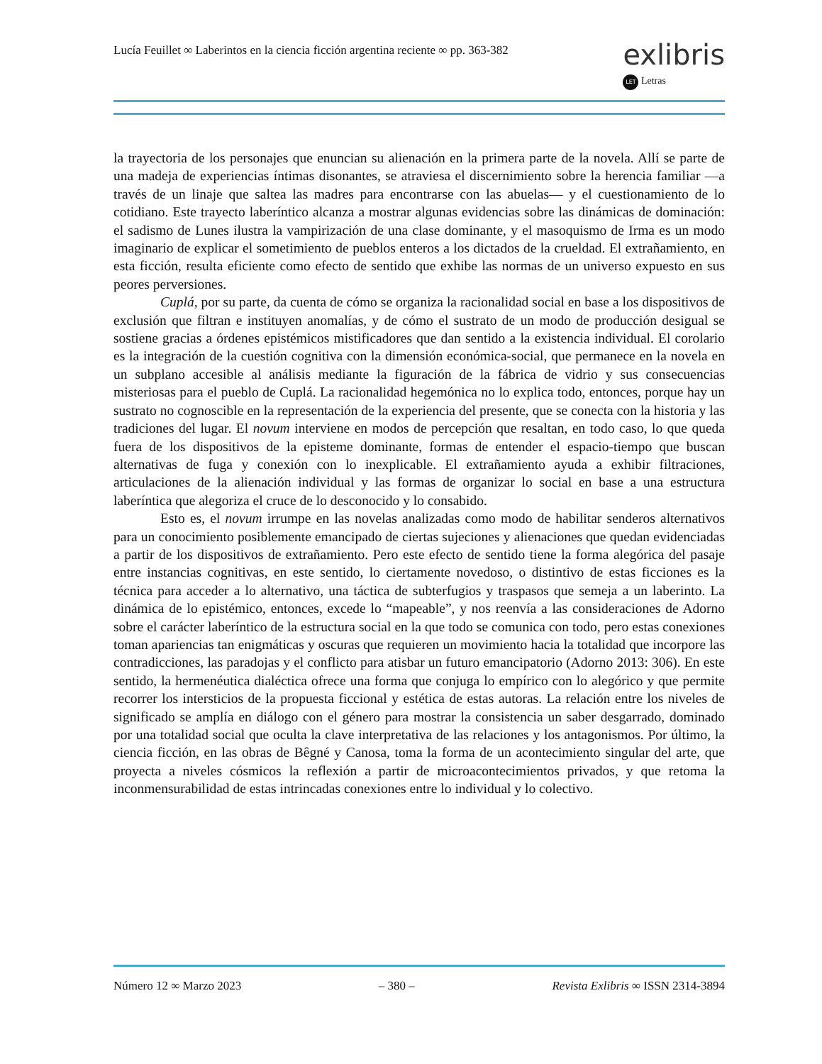Lucía Feuillet ∞ Laberintos en la ciencia ficción argentina reciente ∞ pp. 363-382
exlibris
LET Letras
la trayectoria de los personajes que enuncian su alienación en la primera parte de la novela. Allí se parte de una madeja de experiencias íntimas disonantes, se atraviesa el discernimiento sobre la herencia familiar —a través de un linaje que saltea las madres para encontrarse con las abuelas— y el cuestionamiento de lo cotidiano. Este trayecto laberíntico alcanza a mostrar algunas evidencias sobre las dinámicas de dominación: el sadismo de Lunes ilustra la vampirización de una clase dominante, y el masoquismo de Irma es un modo imaginario de explicar el sometimiento de pueblos enteros a los dictados de la crueldad. El extrañamiento, en esta ficción, resulta eficiente como efecto de sentido que exhibe las normas de un universo expuesto en sus peores perversiones.
Cuplá, por su parte, da cuenta de cómo se organiza la racionalidad social en base a los dispositivos de exclusión que filtran e instituyen anomalías, y de cómo el sustrato de un modo de producción desigual se sostiene gracias a órdenes epistémicos mistificadores que dan sentido a la existencia individual. El corolario es la integración de la cuestión cognitiva con la dimensión económica-social, que permanece en la novela en un subplano accesible al análisis mediante la figuración de la fábrica de vidrio y sus consecuencias misteriosas para el pueblo de Cuplá. La racionalidad hegemónica no lo explica todo, entonces, porque hay un sustrato no cognoscible en la representación de la experiencia del presente, que se conecta con la historia y las tradiciones del lugar. El novum interviene en modos de percepción que resaltan, en todo caso, lo que queda fuera de los dispositivos de la episteme dominante, formas de entender el espacio-tiempo que buscan alternativas de fuga y conexión con lo inexplicable. El extrañamiento ayuda a exhibir filtraciones, articulaciones de la alienación individual y las formas de organizar lo social en base a una estructura laberíntica que alegoriza el cruce de lo desconocido y lo consabido.
Esto es, el novum irrumpe en las novelas analizadas como modo de habilitar senderos alternativos para un conocimiento posiblemente emancipado de ciertas sujeciones y alienaciones que quedan evidenciadas a partir de los dispositivos de extrañamiento. Pero este efecto de sentido tiene la forma alegórica del pasaje entre instancias cognitivas, en este sentido, lo ciertamente novedoso, o distintivo de estas ficciones es la técnica para acceder a lo alternativo, una táctica de subterfugios y traspasos que semeja a un laberinto. La dinámica de lo epistémico, entonces, excede lo “mapeable”, y nos reenvía a las consideraciones de Adorno sobre el carácter laberíntico de la estructura social en la que todo se comunica con todo, pero estas conexiones toman apariencias tan enigmáticas y oscuras que requieren un movimiento hacia la totalidad que incorpore las contradicciones, las paradojas y el conflicto para atisbar un futuro emancipatorio (Adorno 2013: 306). En este sentido, la hermenéutica dialéctica ofrece una forma que conjuga lo empírico con lo alegórico y que permite recorrer los intersticios de la propuesta ficcional y estética de estas autoras. La relación entre los niveles de significado se amplía en diálogo con el género para mostrar la consistencia un saber desgarrado, dominado por una totalidad social que oculta la clave interpretativa de las relaciones y los antagonismos. Por último, la ciencia ficción, en las obras de Bêgné y Canosa, toma la forma de un acontecimiento singular del arte, que proyecta a niveles cósmicos la reflexión a partir de microacontecimientos privados, y que retoma la inconmensurabilidad de estas intrincadas conexiones entre lo individual y lo colectivo.
Número 12 ∞ Marzo 2023 – 380 – Revista Exlibris ∞ ISSN 2314-3894